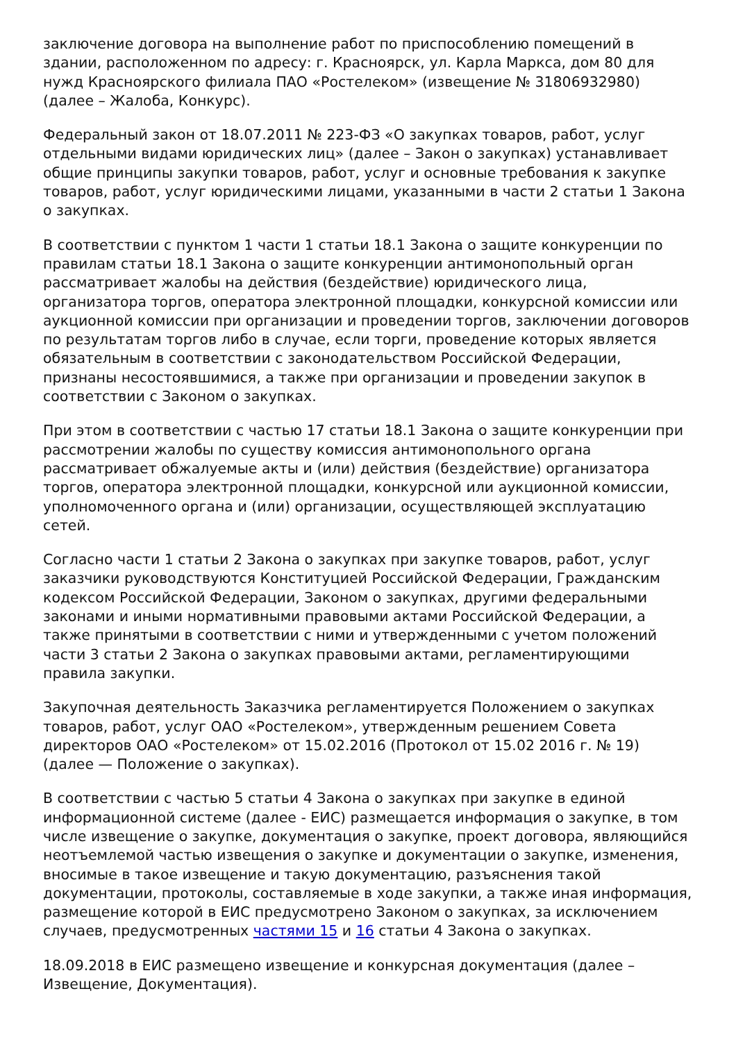заключение договора на выполнение работ по приспособлению помещений в здании, расположенном по адресу: г. Красноярск, ул. Карла Маркса, дом 80 для нужд Красноярского филиала ПАО «Ростелеком» (извещение № 31806932980) (далее – Жалоба, Конкурс).
Федеральный закон от 18.07.2011 № 223-ФЗ «О закупках товаров, работ, услуг отдельными видами юридических лиц» (далее – Закон о закупках) устанавливает общие принципы закупки товаров, работ, услуг и основные требования к закупке товаров, работ, услуг юридическими лицами, указанными в части 2 статьи 1 Закона о закупках.
В соответствии с пунктом 1 части 1 статьи 18.1 Закона о защите конкуренции по правилам статьи 18.1 Закона о защите конкуренции антимонопольный орган рассматривает жалобы на действия (бездействие) юридического лица, организатора торгов, оператора электронной площадки, конкурсной комиссии или аукционной комиссии при организации и проведении торгов, заключении договоров по результатам торгов либо в случае, если торги, проведение которых является обязательным в соответствии с законодательством Российской Федерации, признаны несостоявшимися, а также при организации и проведении закупок в соответствии с Законом о закупках.
При этом в соответствии с частью 17 статьи 18.1 Закона о защите конкуренции при рассмотрении жалобы по существу комиссия антимонопольного органа рассматривает обжалуемые акты и (или) действия (бездействие) организатора торгов, оператора электронной площадки, конкурсной или аукционной комиссии, уполномоченного органа и (или) организации, осуществляющей эксплуатацию сетей.
Согласно части 1 статьи 2 Закона о закупках при закупке товаров, работ, услуг заказчики руководствуются Конституцией Российской Федерации, Гражданским кодексом Российской Федерации, Законом о закупках, другими федеральными законами и иными нормативными правовыми актами Российской Федерации, а также принятыми в соответствии с ними и утвержденными с учетом положений части 3 статьи 2 Закона о закупках правовыми актами, регламентирующими правила закупки.
Закупочная деятельность Заказчика регламентируется Положением о закупках товаров, работ, услуг ОАО «Ростелеком», утвержденным решением Совета директоров ОАО «Ростелеком» от 15.02.2016 (Протокол от 15.02 2016 г. № 19) (далее — Положение о закупках).
В соответствии с частью 5 статьи 4 Закона о закупках при закупке в единой информационной системе (далее - ЕИС) размещается информация о закупке, в том числе извещение о закупке, документация о закупке, проект договора, являющийся неотъемлемой частью извещения о закупке и документации о закупке, изменения, вносимые в такое извещение и такую документацию, разъяснения такой документации, протоколы, составляемые в ходе закупки, а также иная информация, размещение которой в ЕИС предусмотрено Законом о закупках, за исключением случаев, предусмотренных частями 15 и 16 статьи 4 Закона о закупках.
18.09.2018 в ЕИС размещено извещение и конкурсная документация (далее – Извещение, Документация).